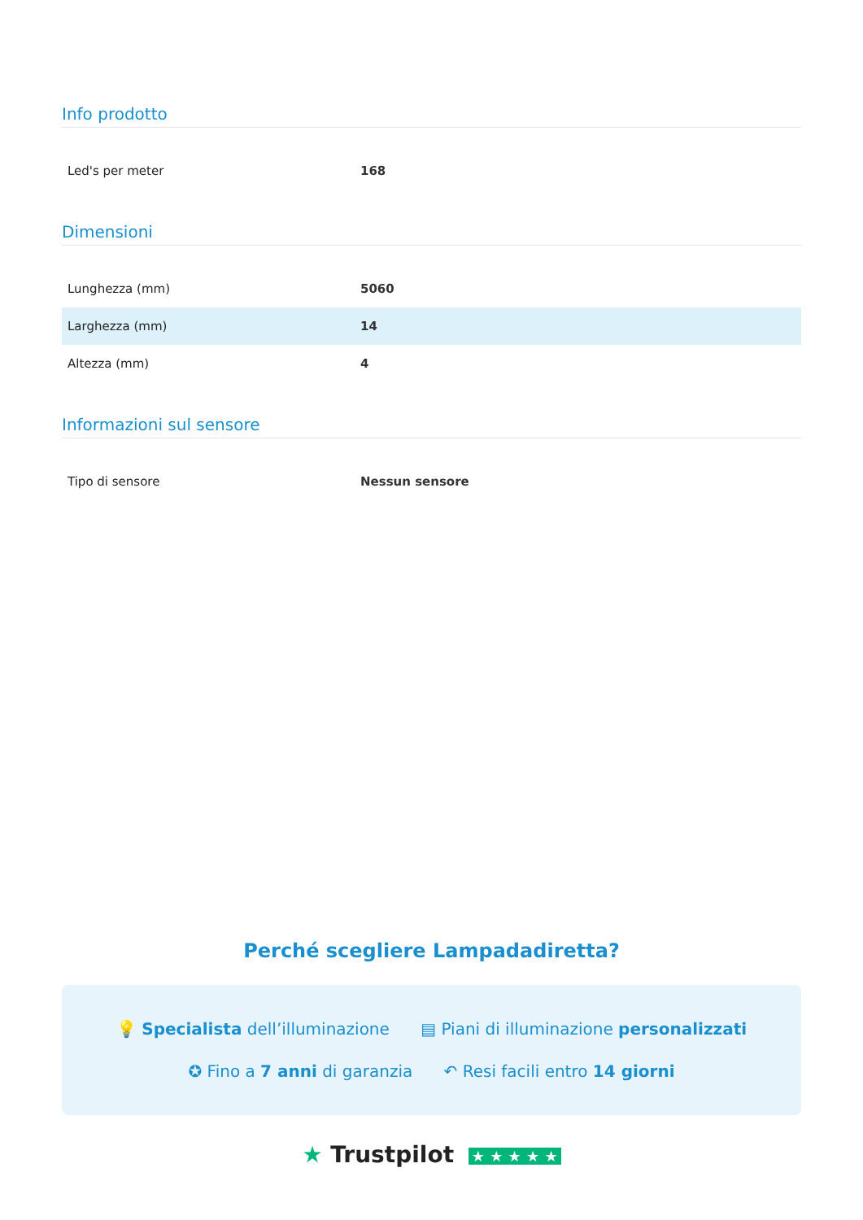Info prodotto
| Led's per meter | 168 |
Dimensioni
| Lunghezza (mm) | 5060 |
| Larghezza (mm) | 14 |
| Altezza (mm) | 4 |
Informazioni sul sensore
| Tipo di sensore | Nessun sensore |
Perché scegliere Lampadadiretta?
💡 Specialista dell’illuminazione ▤ Piani di illuminazione personalizzati
✪ Fino a 7 anni di garanzia ↶ Resi facili entro 14 giorni
★ Trustpilot ★ ★ ★ ★ ★